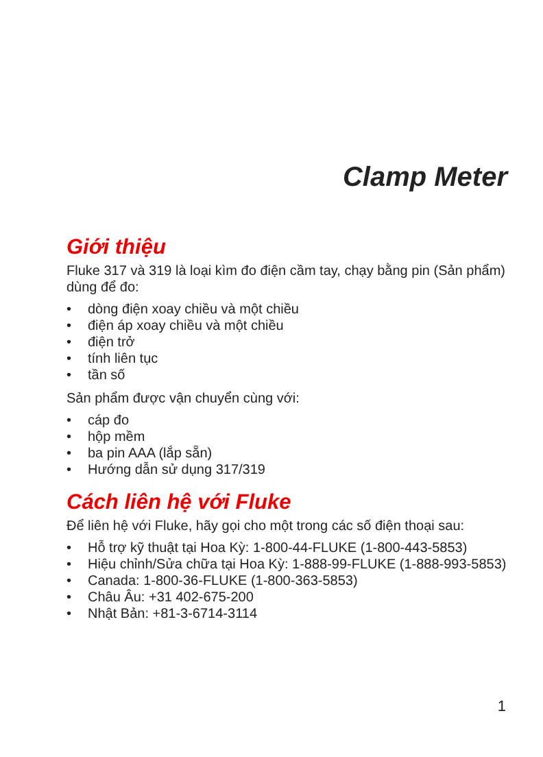Clamp Meter
Giới thiệu
Fluke 317 và 319 là loại kìm đo điện cầm tay, chạy bằng pin (Sản phẩm) dùng để đo:
• dòng điện xoay chiều và một chiều
• điện áp xoay chiều và một chiều
• điện trở
• tính liên tục
• tần số
Sản phẩm được vận chuyển cùng với:
• cáp đo
• hộp mềm
• ba pin AAA (lắp sẵn)
• Hướng dẫn sử dụng 317/319
Cách liên hệ với Fluke
Để liên hệ với Fluke, hãy gọi cho một trong các số điện thoại sau:
• Hỗ trợ kỹ thuật tại Hoa Kỳ: 1-800-44-FLUKE (1-800-443-5853)
• Hiệu chỉnh/Sửa chữa tại Hoa Kỳ: 1-888-99-FLUKE (1-888-993-5853)
• Canada: 1-800-36-FLUKE (1-800-363-5853)
• Châu Âu: +31 402-675-200
• Nhật Bản: +81-3-6714-3114
1